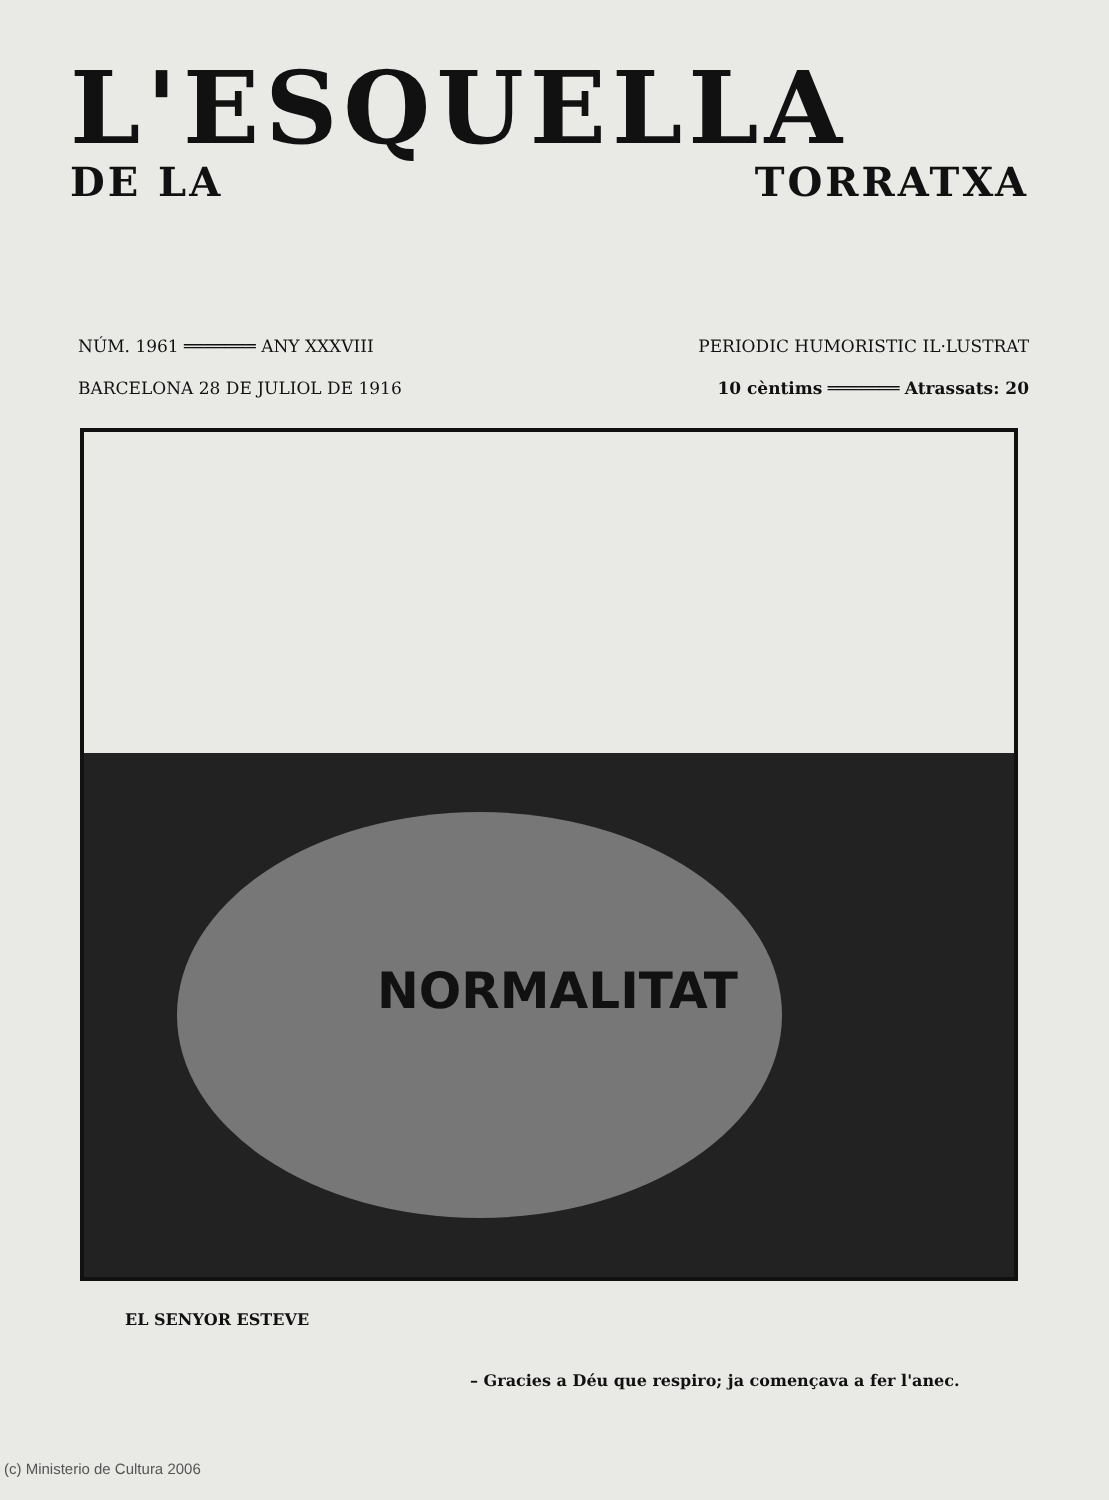L'ESQUELLA
DE LA TORRATXA
NÚM. 1961 ═══════ ANY XXXVIII
BARCELONA 28 DE JULIOL DE 1916
PERIODIC HUMORISTIC IL·LUSTRAT
10 cèntims ═══════ Atrassats: 20
NORMALITAT
EL SENYOR ESTEVE
– Gracies a Déu que respiro; ja començava a fer l'anec.
(c) Ministerio de Cultura 2006